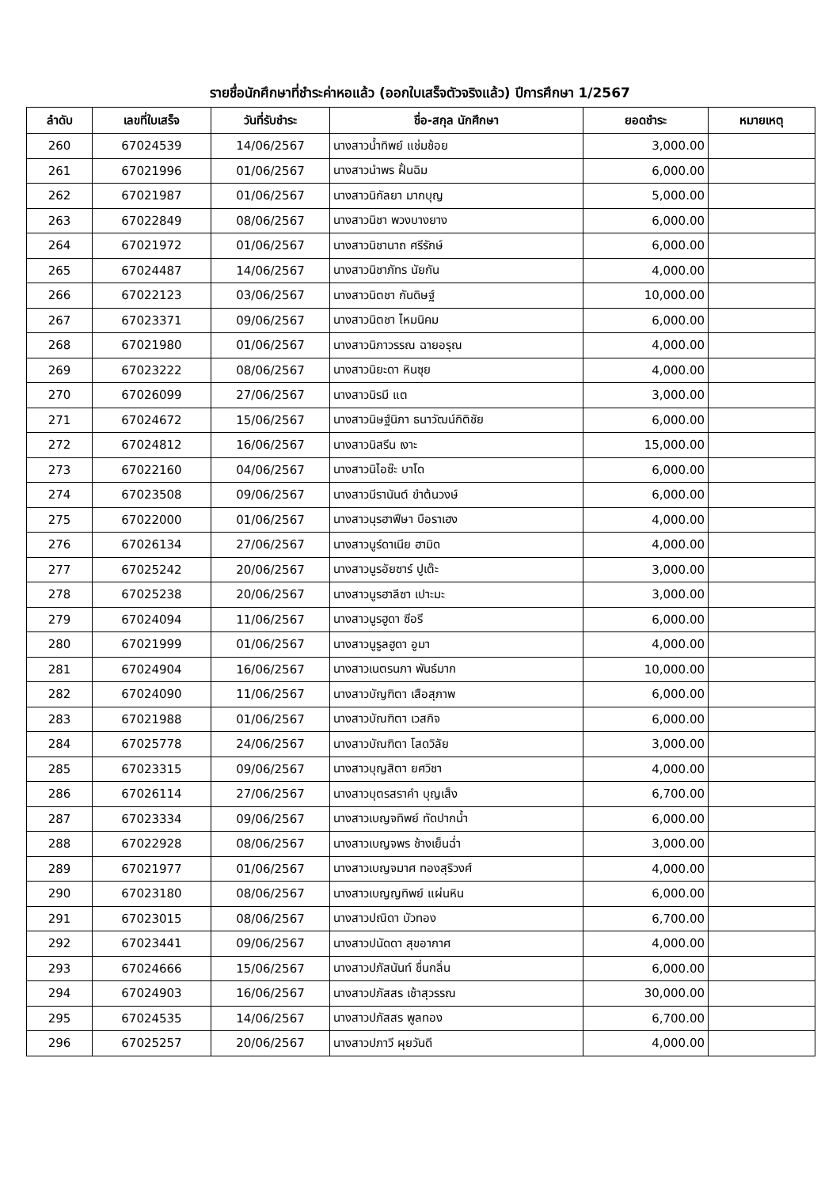รายชื่อนักศึกษาที่ชำระค่าหอแล้ว (ออกใบเสร็จตัวจริงแล้ว) ปีการศึกษา 1/2567
| ลำดับ | เลขที่ใบเสร็จ | วันที่รับชำระ | ชื่อ-สกุล นักศึกษา | ยอดชำระ | หมายเหตุ |
| --- | --- | --- | --- | --- | --- |
| 260 | 67024539 | 14/06/2567 | นางสาวน้ำทิพย์ แช่มช้อย | 3,000.00 | |
| 261 | 67021996 | 01/06/2567 | นางสาวนำพร ฝั้นฉิม | 6,000.00 | |
| 262 | 67021987 | 01/06/2567 | นางสาวนิกัลยา มากบุญ | 5,000.00 | |
| 263 | 67022849 | 08/06/2567 | นางสาวนิชา พวงบางยาง | 6,000.00 | |
| 264 | 67021972 | 01/06/2567 | นางสาวนิชานาถ ศรีรักษ์ | 6,000.00 | |
| 265 | 67024487 | 14/06/2567 | นางสาวนิชาภัทร นัยกัน | 4,000.00 | |
| 266 | 67022123 | 03/06/2567 | นางสาวนิตชา กันดิษฐ์ | 10,000.00 | |
| 267 | 67023371 | 09/06/2567 | นางสาวนิตชา ไหมนิคม | 6,000.00 | |
| 268 | 67021980 | 01/06/2567 | นางสาวนิภาวรรณ ฉายอรุณ | 4,000.00 | |
| 269 | 67023222 | 08/06/2567 | นางสาวนิยะดา หินซุย | 4,000.00 | |
| 270 | 67026099 | 27/06/2567 | นางสาวนิรมี แต | 3,000.00 | |
| 271 | 67024672 | 15/06/2567 | นางสาวนิษฐ์นิภา ธนาวัฒน์กิติชัย | 6,000.00 | |
| 272 | 67024812 | 16/06/2567 | นางสาวนิสรีน เงาะ | 15,000.00 | |
| 273 | 67022160 | 04/06/2567 | นางสาวนิไอซ๊ะ บาโด | 6,000.00 | |
| 274 | 67023508 | 09/06/2567 | นางสาวนีรานันต์ ขำต้นวงษ์ | 6,000.00 | |
| 275 | 67022000 | 01/06/2567 | นางสาวนุรฮาฟีษา บือราเฮง | 4,000.00 | |
| 276 | 67026134 | 27/06/2567 | นางสาวนูร์ดาเนีย ฮามิด | 4,000.00 | |
| 277 | 67025242 | 20/06/2567 | นางสาวนูรอัยซาร์ ปูเต๊ะ | 3,000.00 | |
| 278 | 67025238 | 20/06/2567 | นางสาวนูรฮาลีซา เปาะมะ | 3,000.00 | |
| 279 | 67024094 | 11/06/2567 | นางสาวนูรฮูดา ซีอรี | 6,000.00 | |
| 280 | 67021999 | 01/06/2567 | นางสาวนูรูลฮูดา อูมา | 4,000.00 | |
| 281 | 67024904 | 16/06/2567 | นางสาวเนตรนภา พันธ์มาก | 10,000.00 | |
| 282 | 67024090 | 11/06/2567 | นางสาวบัญฑิตา เสือสุภาพ | 6,000.00 | |
| 283 | 67021988 | 01/06/2567 | นางสาวบัณฑิตา เวสกิจ | 6,000.00 | |
| 284 | 67025778 | 24/06/2567 | นางสาวบัณฑิตา โสดวิลัย | 3,000.00 | |
| 285 | 67023315 | 09/06/2567 | นางสาวบุญสิตา ยศวิชา | 4,000.00 | |
| 286 | 67026114 | 27/06/2567 | นางสาวบุตรสราคำ บุญเส็ง | 6,700.00 | |
| 287 | 67023334 | 09/06/2567 | นางสาวเบญจทิพย์ ทัดปากน้ำ | 6,000.00 | |
| 288 | 67022928 | 08/06/2567 | นางสาวเบญจพร ช้างเย็นฉ่ำ | 3,000.00 | |
| 289 | 67021977 | 01/06/2567 | นางสาวเบญจมาศ ทองสุริวงศ์ | 4,000.00 | |
| 290 | 67023180 | 08/06/2567 | นางสาวเบญญทิพย์ แผ่นหิน | 6,000.00 | |
| 291 | 67023015 | 08/06/2567 | นางสาวปณิดา บัวทอง | 6,700.00 | |
| 292 | 67023441 | 09/06/2567 | นางสาวปนัดดา สุขอากาศ | 4,000.00 | |
| 293 | 67024666 | 15/06/2567 | นางสาวปภัสนันท์ ชื่นกลิ่น | 6,000.00 | |
| 294 | 67024903 | 16/06/2567 | นางสาวปภัสสร เช้าสุวรรณ | 30,000.00 | |
| 295 | 67024535 | 14/06/2567 | นางสาวปภัสสร พูลทอง | 6,700.00 | |
| 296 | 67025257 | 20/06/2567 | นางสาวปภาวี ผุยวันดี | 4,000.00 | |